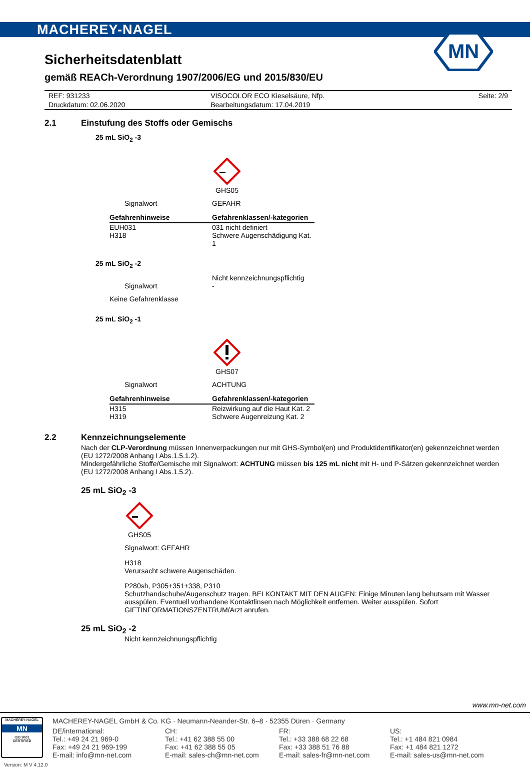MACHEREY-NAGEL
MN
Sicherheitsdatenblatt
gemäß REACh-Verordnung 1907/2006/EG und 2015/830/EU
| REF: 931233 | VISOCOLOR ECO Kieselsäure, Nfp. | Seite: 2/9 |
| Druckdatum: 02.06.2020 | Bearbeitungsdatum: 17.04.2019 | |
2.1 Einstufung des Stoffs oder Gemischs
25 mL SiO<sub>2</sub> -3
GHS05
Signalwort GEFAHR
| Gefahrenhinweise | Gefahrenklassen/-kategorien |
| --- | --- |
| EUH031 H318 | 031 nicht definiert Schwere Augenschädigung Kat. 1 |
25 mL SiO<sub>2</sub> -2
Signalwort Nicht kennzeichnungspflichtig
-
Keine Gefahrenklasse
25 mL SiO<sub>2</sub> -1
GHS07
Signalwort ACHTUNG
| Gefahrenhinweise | Gefahrenklassen/-kategorien |
| --- | --- |
| H315 H319 | Reizwirkung auf die Haut Kat. 2 Schwere Augenreizung Kat. 2 |
2.2 Kennzeichnungselemente
Nach der CLP-Verordnung müssen Innenverpackungen nur mit GHS-Symbol(en) und Produktidentifikator(en) gekennzeichnet werden (EU 1272/2008 Anhang I Abs.1.5.1.2).
Mindergefährliche Stoffe/Gemische mit Signalwort: ACHTUNG müssen bis 125 mL nicht mit H- und P-Sätzen gekennzeichnet werden (EU 1272/2008 Anhang I Abs.1.5.2).
25 mL SiO<sub>2</sub> -3
GHS05
Signalwort: GEFAHR
H318
Verursacht schwere Augenschäden.
P280sh, P305+351+338, P310
Schutzhandschuhe/Augenschutz tragen. BEI KONTAKT MIT DEN AUGEN: Einige Minuten lang behutsam mit Wasser ausspülen. Eventuell vorhandene Kontaktlinsen nach Möglichkeit entfernen. Weiter ausspülen. Sofort GIFTINFORMATIONSZENTRUM/Arzt anrufen.
25 mL SiO<sub>2</sub> -2
Nicht kennzeichnungspflichtig
www.mn-net.com
MACHEREY-NAGEL
MN
ISO 9001
CERTIFIED
MACHEREY-NAGEL GmbH & Co. KG · Neumann-Neander-Str. 6–8 · 52355 Düren · Germany
DE/international:
Tel.: +49 24 21 969-0
Fax: +49 24 21 969-199
E-mail: info@mn-net.com
CH:
Tel.: +41 62 388 55 00
Fax: +41 62 388 55 05
E-mail: sales-ch@mn-net.com
FR:
Tel.: +33 388 68 22 68
Fax: +33 388 51 76 88
E-mail: sales-fr@mn-net.com
US:
Tel.: +1 484 821 0984
Fax: +1 484 821 1272
E-mail: sales-us@mn-net.com
Version: M V 4.12.0